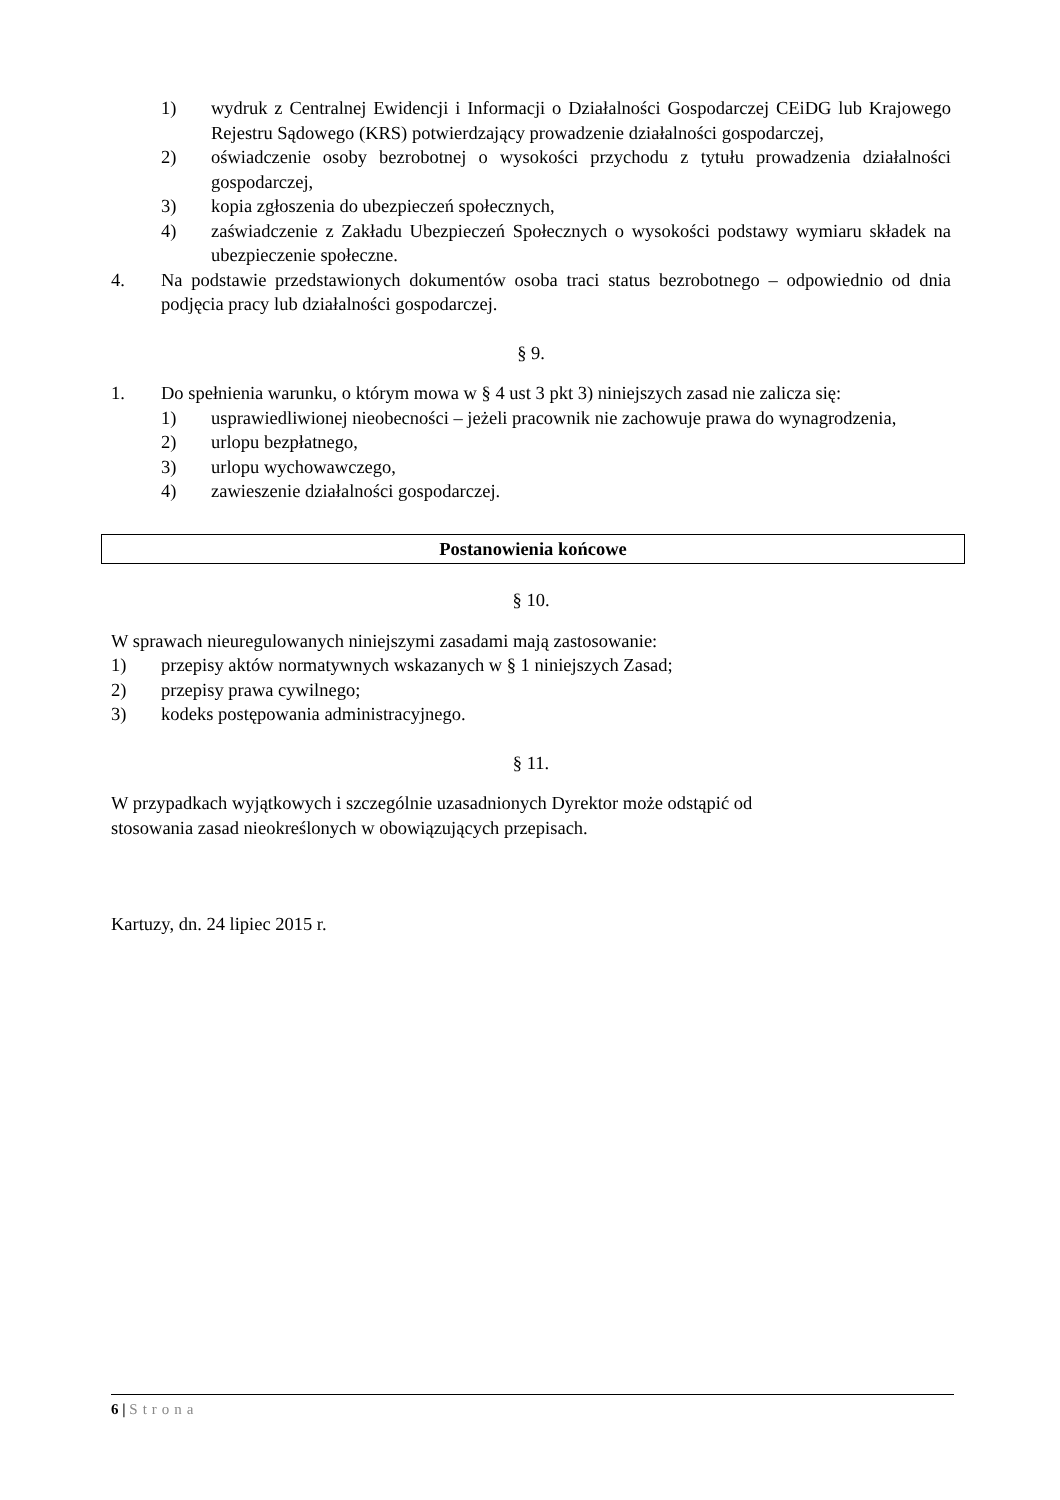1) wydruk z Centralnej Ewidencji i Informacji o Działalności Gospodarczej CEiDG lub Krajowego Rejestru Sądowego (KRS) potwierdzający prowadzenie działalności gospodarczej,
2) oświadczenie osoby bezrobotnej o wysokości przychodu z tytułu prowadzenia działalności gospodarczej,
3) kopia zgłoszenia do ubezpieczeń społecznych,
4) zaświadczenie z Zakładu Ubezpieczeń Społecznych o wysokości podstawy wymiaru składek na ubezpieczenie społeczne.
4. Na podstawie przedstawionych dokumentów osoba traci status bezrobotnego – odpowiednio od dnia podjęcia pracy lub działalności gospodarczej.
§ 9.
1. Do spełnienia warunku, o którym mowa w § 4 ust 3 pkt 3) niniejszych zasad nie zalicza się:
1) usprawiedliwionej nieobecności – jeżeli pracownik nie zachowuje prawa do wynagrodzenia,
2) urlopu bezpłatnego,
3) urlopu wychowawczego,
4) zawieszenie działalności gospodarczej.
Postanowienia końcowe
§ 10.
W sprawach nieuregulowanych niniejszymi zasadami mają zastosowanie:
1) przepisy aktów normatywnych wskazanych w § 1 niniejszych Zasad;
2) przepisy prawa cywilnego;
3) kodeks postępowania administracyjnego.
§ 11.
W przypadkach wyjątkowych i szczególnie uzasadnionych Dyrektor może odstąpić od
stosowania zasad nieokreślonych w obowiązujących przepisach.
Kartuzy, dn. 24 lipiec 2015 r.
6 | Strona